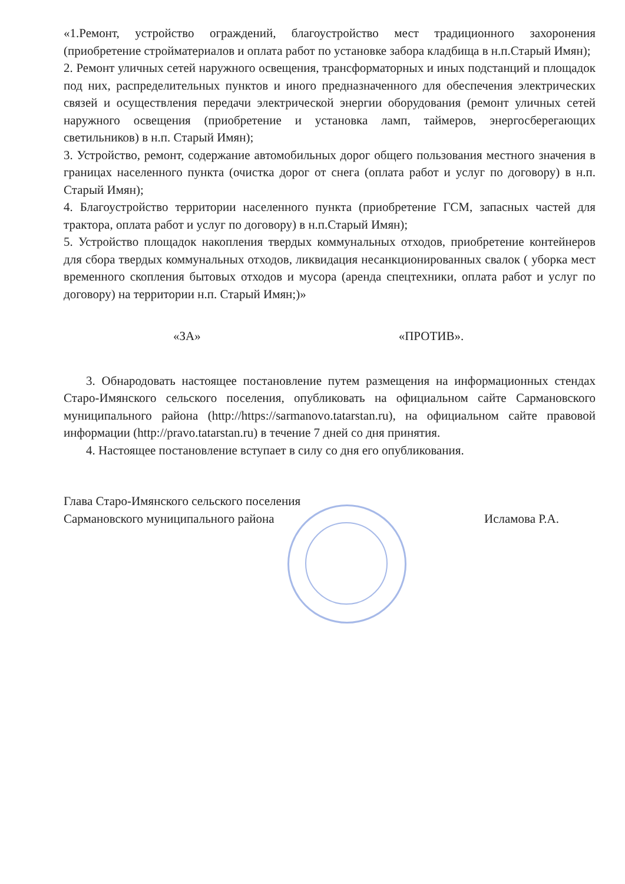«1.Ремонт, устройство ограждений, благоустройство мест традиционного захоронения (приобретение стройматериалов и оплата работ по установке забора кладбища в н.п.Старый Имян);
2. Ремонт уличных сетей наружного освещения, трансформаторных и иных подстанций и площадок под них, распределительных пунктов и иного предназначенного для обеспечения электрических связей и осуществления передачи электрической энергии оборудования (ремонт уличных сетей наружного освещения (приобретение и установка ламп, таймеров, энергосберегающих светильников) в н.п. Старый Имян);
3. Устройство, ремонт, содержание автомобильных дорог общего пользования местного значения в границах населенного пункта (очистка дорог от снега (оплата работ и услуг по договору) в н.п. Старый Имян);
4. Благоустройство территории населенного пункта (приобретение ГСМ, запасных частей для трактора, оплата работ и услуг по договору) в н.п.Старый Имян);
5. Устройство площадок накопления твердых коммунальных отходов, приобретение контейнеров для сбора твердых коммунальных отходов, ликвидация несанкционированных свалок ( уборка мест временного скопления бытовых отходов и мусора (аренда спецтехники, оплата работ и услуг по договору) на территории н.п. Старый Имян;)»
«ЗА» «ПРОТИВ».
3. Обнародовать настоящее постановление путем размещения на информационных стендах Старо-Имянского сельского поселения, опубликовать на официальном сайте Сармановского муниципального района (http://https://sarmanovo.tatarstan.ru), на официальном сайте правовой информации (http://pravo.tatarstan.ru) в течение 7 дней со дня принятия.
4. Настоящее постановление вступает в силу со дня его опубликования.
Глава Старо-Имянского сельского поселения
Сармановского муниципального района
Исламова Р.А.